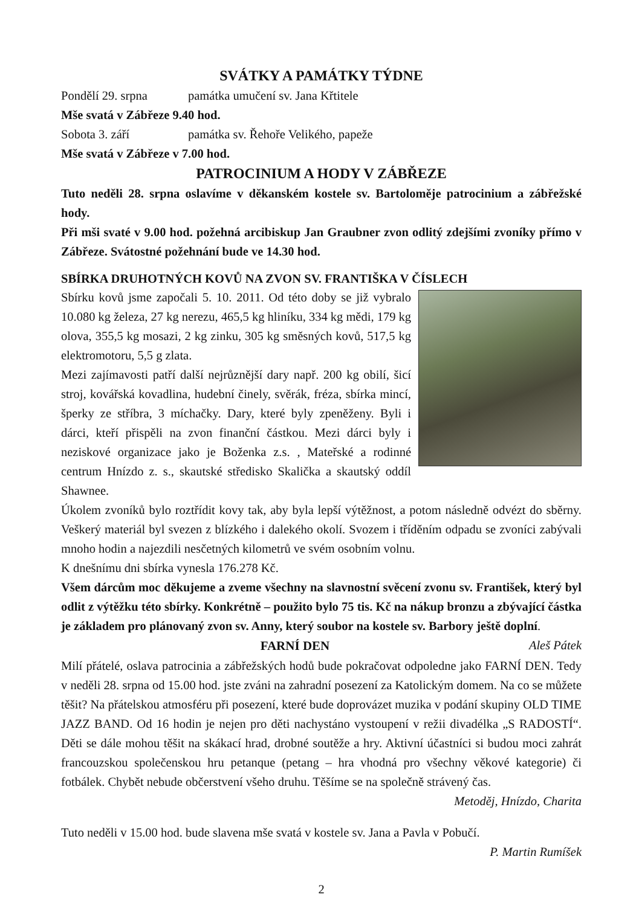SVÁTKY A PAMÁTKY TÝDNE
Pondělí 29. srpna památka umučení sv. Jana Křtitele
Mše svatá v Zábřeze 9.40 hod.
Sobota 3. září památka sv. Řehoře Velikého, papeže
Mše svatá v Zábřeze v 7.00 hod.
PATROCINIUM A HODY V ZÁBŘEZE
Tuto neděli 28. srpna oslavíme v děkanském kostele sv. Bartoloměje patrocinium a zábřežské hody.
Při mši svaté v 9.00 hod. požehná arcibiskup Jan Graubner zvon odlitý zdejšími zvoníky přímo v Zábřeze. Svátostné požehnání bude ve 14.30 hod.
SBÍRKA DRUHOTNÝCH KOVŮ NA ZVON SV. FRANTIŠKA V ČÍSLECH
Sbírku kovů jsme započali 5. 10. 2011. Od této doby se již vybralo 10.080 kg železa, 27 kg nerezu, 465,5 kg hliníku, 334 kg mědi, 179 kg olova, 355,5 kg mosazi, 2 kg zinku, 305 kg směsných kovů, 517,5 kg elektromotoru, 5,5 g zlata.
Mezi zajímavosti patří další nejrůznější dary např. 200 kg obilí, šicí stroj, kovářská kovadlina, hudební činely, svěrák, fréza, sbírka mincí, šperky ze stříbra, 3 míchačky. Dary, které byly zpeněženy. Byli i dárci, kteří přispěli na zvon finanční částkou. Mezi dárci byly i neziskové organizace jako je Boženka z.s. , Mateřské a rodinné centrum Hnízdo z. s., skautské středisko Skalička a skautský oddíl Shawnee.
Úkolem zvoníků bylo roztřídit kovy tak, aby byla lepší výtěžnost, a potom následně odvézt do sběrny. Veškerý materiál byl svezen z blízkého i dalekého okolí. Svozem i tříděním odpadu se zvoníci zabývali mnoho hodin a najezdili nesčetných kilometrů ve svém osobním volnu.
K dnešnímu dni sbírka vynesla 176.278 Kč.
Všem dárcům moc děkujeme a zveme všechny na slavnostní svěcení zvonu sv. František, který byl odlit z výtěžku této sbírky. Konkrétně – použito bylo 75 tis. Kč na nákup bronzu a zbývající částka je základem pro plánovaný zvon sv. Anny, který soubor na kostele sv. Barbory ještě doplní. Aleš Pátek
FARNÍ DEN
Milí přátelé, oslava patrocinia a zábřežských hodů bude pokračovat odpoledne jako FARNÍ DEN. Tedy v neděli 28. srpna od 15.00 hod. jste zváni na zahradní posezení za Katolickým domem. Na co se můžete těšit? Na přátelskou atmosféru při posezení, které bude doprovázet muzika v podání skupiny OLD TIME JAZZ BAND. Od 16 hodin je nejen pro děti nachystáno vystoupení v režii divadélka „S RADOSTÍ“. Děti se dále mohou těšit na skákací hrad, drobné soutěže a hry. Aktivní účastníci si budou moci zahrát francouzskou společenskou hru petanque (petang – hra vhodná pro všechny věkové kategorie) či fotbálek. Chybět nebude občerstvení všeho druhu. Těšíme se na společně strávený čas.
Metoděj, Hnízdo, Charita
Tuto neděli v 15.00 hod. bude slavena mše svatá v kostele sv. Jana a Pavla v Pobučí.
P. Martin Rumíšek
2